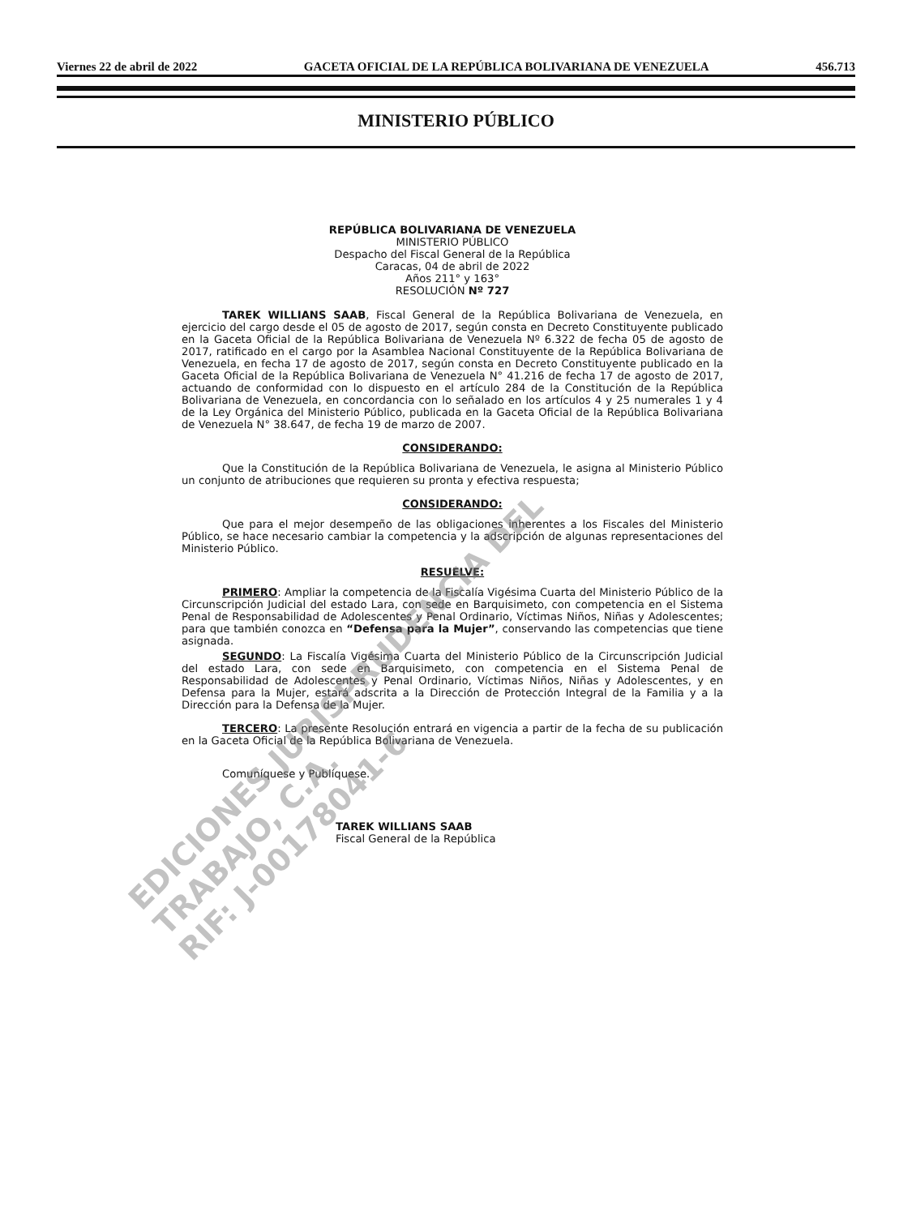Viernes 22 de abril de 2022 GACETA OFICIAL DE LA REPÚBLICA BOLIVARIANA DE VENEZUELA 456.713
MINISTERIO PÚBLICO
REPÚBLICA BOLIVARIANA DE VENEZUELA
MINISTERIO PÚBLICO
Despacho del Fiscal General de la República
Caracas, 04 de abril de 2022
Años 211° y 163°
RESOLUCIÓN Nº 727
TAREK WILLIANS SAAB, Fiscal General de la República Bolivariana de Venezuela, en ejercicio del cargo desde el 05 de agosto de 2017, según consta en Decreto Constituyente publicado en la Gaceta Oficial de la República Bolivariana de Venezuela Nº 6.322 de fecha 05 de agosto de 2017, ratificado en el cargo por la Asamblea Nacional Constituyente de la República Bolivariana de Venezuela, en fecha 17 de agosto de 2017, según consta en Decreto Constituyente publicado en la Gaceta Oficial de la República Bolivariana de Venezuela N° 41.216 de fecha 17 de agosto de 2017, actuando de conformidad con lo dispuesto en el artículo 284 de la Constitución de la República Bolivariana de Venezuela, en concordancia con lo señalado en los artículos 4 y 25 numerales 1 y 4 de la Ley Orgánica del Ministerio Público, publicada en la Gaceta Oficial de la República Bolivariana de Venezuela N° 38.647, de fecha 19 de marzo de 2007.
CONSIDERANDO:
Que la Constitución de la República Bolivariana de Venezuela, le asigna al Ministerio Público un conjunto de atribuciones que requieren su pronta y efectiva respuesta;
CONSIDERANDO:
Que para el mejor desempeño de las obligaciones inherentes a los Fiscales del Ministerio Público, se hace necesario cambiar la competencia y la adscripción de algunas representaciones del Ministerio Público.
RESUELVE:
PRIMERO: Ampliar la competencia de la Fiscalía Vigésima Cuarta del Ministerio Público de la Circunscripción Judicial del estado Lara, con sede en Barquisimeto, con competencia en el Sistema Penal de Responsabilidad de Adolescentes y Penal Ordinario, Víctimas Niños, Niñas y Adolescentes; para que también conozca en “Defensa para la Mujer”, conservando las competencias que tiene asignada.
SEGUNDO: La Fiscalía Vigésima Cuarta del Ministerio Público de la Circunscripción Judicial del estado Lara, con sede en Barquisimeto, con competencia en el Sistema Penal de Responsabilidad de Adolescentes y Penal Ordinario, Víctimas Niños, Niñas y Adolescentes, y en Defensa para la Mujer, estará adscrita a la Dirección de Protección Integral de la Familia y a la Dirección para la Defensa de la Mujer.
TERCERO: La presente Resolución entrará en vigencia a partir de la fecha de su publicación en la Gaceta Oficial de la República Bolivariana de Venezuela.
Comuníquese y Publíquese.
TAREK WILLIANS SAAB
Fiscal General de la República
EDICIONES JURISPRUDENCIA DEL TRABAJO, C.A.
RIF: J-00178041-6